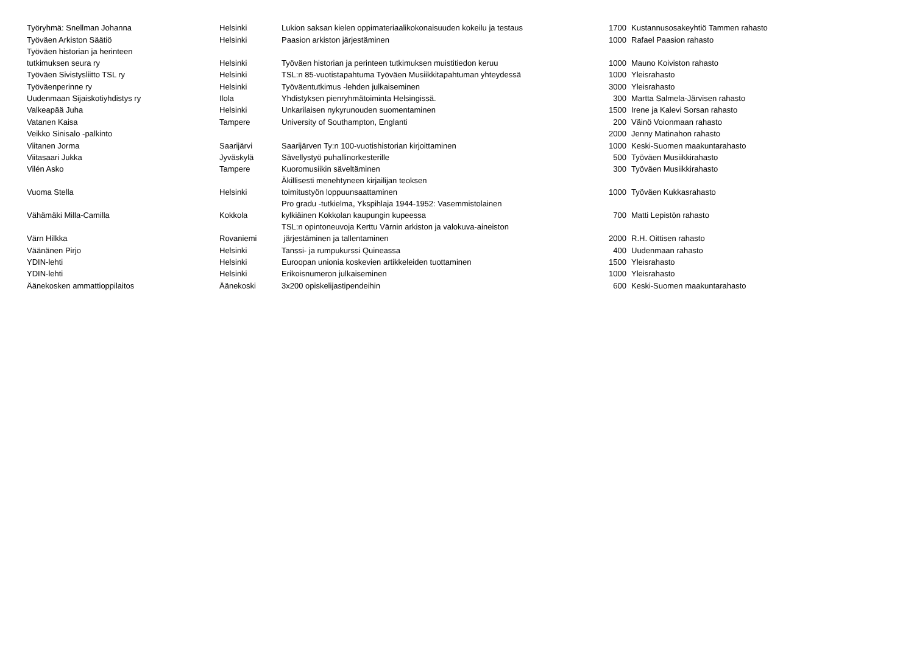| Työryhmä: Snellman Johanna | Helsinki | Lukion saksan kielen oppimateriaalikokonaisuuden kokeilu ja testaus | 1700 | Kustannusosakeyhtiö Tammen rahasto |
| Työväen Arkiston Säätiö | Helsinki | Paasion arkiston järjestäminen | 1000 | Rafael Paasion rahasto |
| Työväen historian ja herinteen tutkimuksen seura ry | Helsinki | Työväen historian ja perinteen tutkimuksen muistitiedon keruu | 1000 | Mauno Koiviston rahasto |
| Työväen Sivistysliitto TSL ry | Helsinki | TSL:n 85-vuotistapahtuma Työväen Musiikkitapahtuman yhteydessä | 1000 | Yleisrahasto |
| Työväenperinne ry | Helsinki | Työväentutkimus -lehden julkaiseminen | 3000 | Yleisrahasto |
| Uudenmaan Sijaiskotiyhdistys ry | Ilola | Yhdistyksen pienryhmätoiminta Helsingissä. | 300 | Martta Salmela-Järvisen rahasto |
| Valkeapää Juha | Helsinki | Unkarilaisen nykyrunouden suomentaminen | 1500 | Irene ja Kalevi Sorsan rahasto |
| Vatanen Kaisa | Tampere | University of Southampton, Englanti | 200 | Väinö Voionmaan rahasto |
| Veikko Sinisalo -palkinto | | | 2000 | Jenny Matinahon rahasto |
| Viitanen Jorma | Saarijärvi | Saarijärven Ty:n 100-vuotishistorian kirjoittaminen | 1000 | Keski-Suomen maakuntarahasto |
| Viitasaari Jukka | Jyväskylä | Sävellystyö puhallinorkesterille | 500 | Työväen Musiikkirahasto |
| Vilén Asko | Tampere | Kuoromusiikin säveltäminen | 300 | Työväen Musiikkirahasto |
| Vuoma Stella | Helsinki | Äkillisesti menehtyneen kirjailijan teoksen toimitustyön loppuunsaattaminen | 1000 | Työväen Kukkasrahasto |
| Vähämäki Milla-Camilla | Kokkola | Pro gradu -tutkielma, Ykspihlaja 1944-1952: Vasemmistolainen kylkiäinen Kokkolan kaupungin kupeessa | 700 | Matti Lepistön rahasto |
| Värn Hilkka | Rovaniemi | TSL:n opintoneuvoja Kerttu Värnin arkiston ja valokuva-aineiston järjestäminen ja tallentaminen | 2000 | R.H. Oittisen rahasto |
| Väänänen Pirjo | Helsinki | Tanssi- ja rumpukurssi Quineassa | 400 | Uudenmaan rahasto |
| YDIN-lehti | Helsinki | Euroopan unionia koskevien artikkeleiden tuottaminen | 1500 | Yleisrahasto |
| YDIN-lehti | Helsinki | Erikoisnumeron julkaiseminen | 1000 | Yleisrahasto |
| Äänekosken ammattioppilaitos | Äänekoski | 3x200 opiskelijastipendeihin | 600 | Keski-Suomen maakuntarahasto |